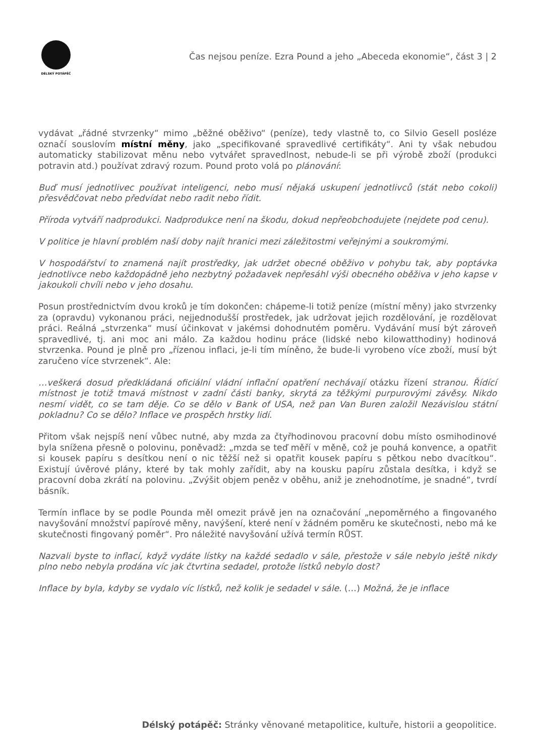DÉLSKÝ POTÁPĚČ
Čas nejsou peníze. Ezra Pound a jeho „Abeceda ekonomie“, část 3 | 2
vydávat „řádné stvrzenky“ mimo „běžné oběživo“ (peníze), tedy vlastně to, co Silvio Gesell posléze označí souslovím místní měny, jako „specifikované spravedlivé certifikáty“. Ani ty však nebudou automaticky stabilizovat měnu nebo vytvářet spravedlnost, nebude-li se při výrobě zboží (produkci potravin atd.) používat zdravý rozum. Pound proto volá po plánování:
Buď musí jednotlivec používat inteligenci, nebo musí nějaká uskupení jednotlivců (stát nebo cokoli) přesvědčovat nebo předvídat nebo radit nebo řídit.
Příroda vytváří nadprodukci. Nadprodukce není na škodu, dokud nepřeobchodujete (nejdete pod cenu).
V politice je hlavní problém naší doby najít hranici mezi záležitostmi veřejnými a soukromými.
V hospodářství to znamená najít prostředky, jak udržet obecné oběživo v pohybu tak, aby poptávka jednotlivce nebo každopádně jeho nezbytný požadavek nepřesáhl výši obecného oběživa v jeho kapse v jakoukoli chvíli nebo v jeho dosahu.
Posun prostřednictvím dvou kroků je tím dokončen: chápeme-li totiž peníze (místní měny) jako stvrzenky za (opravdu) vykonanou práci, nejjednodušší prostředek, jak udržovat jejich rozdělování, je rozdělovat práci. Reálná „stvrzenka“ musí účinkovat v jakémsi dohodnutém poměru. Vydávání musí být zároveň spravedlivé, tj. ani moc ani málo. Za každou hodinu práce (lidské nebo kilowatthodiny) hodinová stvrzenka. Pound je plně pro „řízenou inflaci, je-li tím míněno, že bude-li vyrobeno více zboží, musí být zaručeno více stvrzenek“. Ale:
…veškerá dosud předkládaná oficiální vládní inflační opatření nechávají otázku řízení stranou. Řídící místnost je totiž tmavá místnost v zadní části banky, skrytá za těžkými purpurovými závěsy. Nikdo nesmí vidět, co se tam děje. Co se dělo v Bank of USA, než pan Van Buren založil Nezávislou státní pokladnu? Co se dělo? Inflace ve prospěch hrstky lidí.
Přitom však nejspíš není vůbec nutné, aby mzda za čtyřhodinovou pracovní dobu místo osmihodinové byla snížena přesně o polovinu, poněvadž: „mzda se teď měří v měně, což je pouhá konvence, a opatřit si kousek papíru s desítkou není o nic těžší než si opatřit kousek papíru s pětkou nebo dvacítkou“. Existují úvěrové plány, které by tak mohly zařídit, aby na kousku papíru zůstala desítka, i když se pracovní doba zkrátí na polovinu. „Zvýšit objem peněz v oběhu, aniž je znehodnotíme, je snadné“, tvrdí básník.
Termín inflace by se podle Pounda měl omezit právě jen na označování „nepoměrného a fingovaného navyšování množství papírové měny, navýšení, které není v žádném poměru ke skutečnosti, nebo má ke skutečnosti fingovaný poměr“. Pro náležité navyšování užívá termín RŮST.
Nazvali byste to inflací, když vydáte lístky na každé sedadlo v sále, přestože v sále nebylo ještě nikdy plno nebo nebyla prodána víc jak čtvrtina sedadel, protože lístků nebylo dost?
Inflace by byla, kdyby se vydalo víc lístků, než kolik je sedadel v sále. (…) Možná, že je inflace
Délský potápěč: Stránky věnované metapolitice, kultuře, historii a geopolitice.